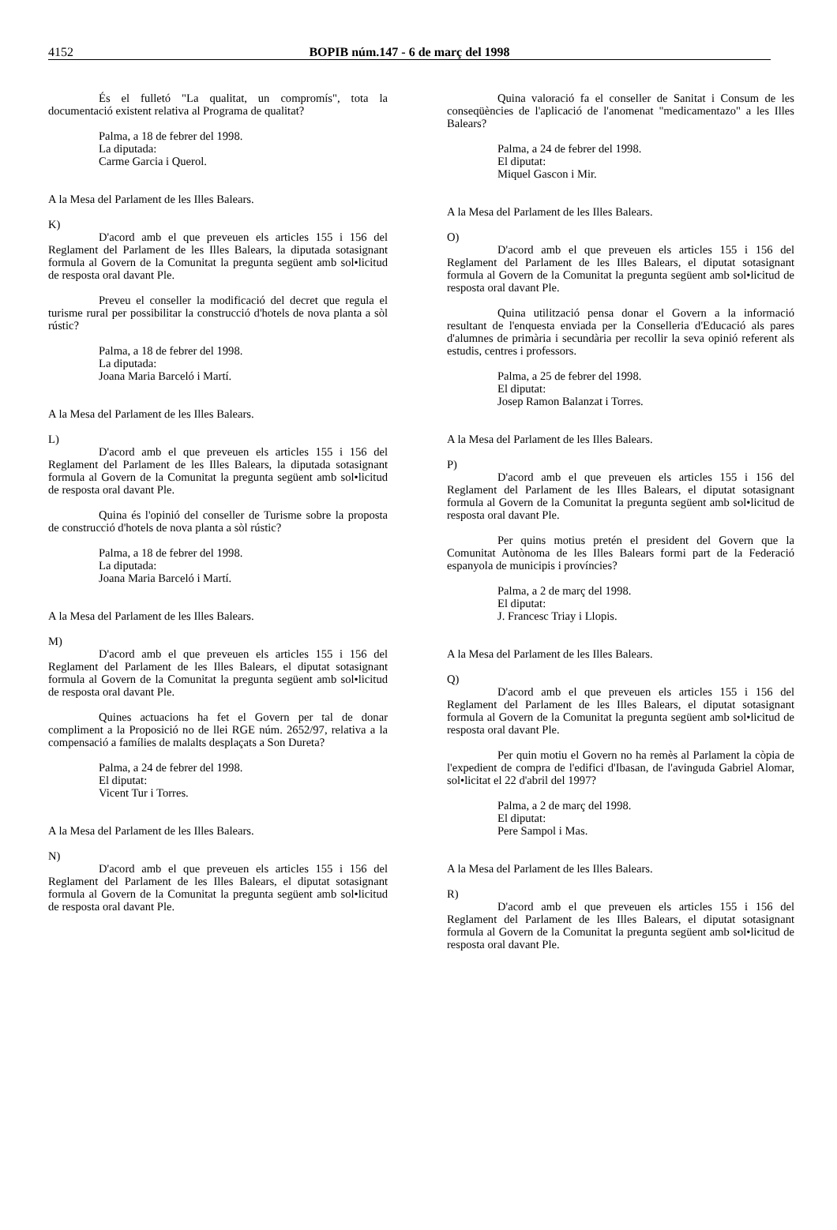4152 BOPIB núm.147 - 6 de març del 1998
És el fulletó "La qualitat, un compromís", tota la documentació existent relativa al Programa de qualitat?
Palma, a 18 de febrer del 1998.
La diputada:
Carme Garcia i Querol.
A la Mesa del Parlament de les Illes Balears.
K)
D'acord amb el que preveuen els articles 155 i 156 del Reglament del Parlament de les Illes Balears, la diputada sotasignant formula al Govern de la Comunitat la pregunta següent amb sol•licitud de resposta oral davant Ple.
Preveu el conseller la modificació del decret que regula el turisme rural per possibilitar la construcció d'hotels de nova planta a sòl rústic?
Palma, a 18 de febrer del 1998.
La diputada:
Joana Maria Barceló i Martí.
A la Mesa del Parlament de les Illes Balears.
L)
D'acord amb el que preveuen els articles 155 i 156 del Reglament del Parlament de les Illes Balears, la diputada sotasignant formula al Govern de la Comunitat la pregunta següent amb sol•licitud de resposta oral davant Ple.
Quina és l'opinió del conseller de Turisme sobre la proposta de construcció d'hotels de nova planta a sòl rústic?
Palma, a 18 de febrer del 1998.
La diputada:
Joana Maria Barceló i Martí.
A la Mesa del Parlament de les Illes Balears.
M)
D'acord amb el que preveuen els articles 155 i 156 del Reglament del Parlament de les Illes Balears, el diputat sotasignant formula al Govern de la Comunitat la pregunta següent amb sol•licitud de resposta oral davant Ple.
Quines actuacions ha fet el Govern per tal de donar compliment a la Proposició no de llei RGE núm. 2652/97, relativa a la compensació a famílies de malalts desplaçats a Son Dureta?
Palma, a 24 de febrer del 1998.
El diputat:
Vicent Tur i Torres.
A la Mesa del Parlament de les Illes Balears.
N)
D'acord amb el que preveuen els articles 155 i 156 del Reglament del Parlament de les Illes Balears, el diputat sotasignant formula al Govern de la Comunitat la pregunta següent amb sol•licitud de resposta oral davant Ple.
Quina valoració fa el conseller de Sanitat i Consum de les conseqüències de l'aplicació de l'anomenat "medicamentazo" a les Illes Balears?
Palma, a 24 de febrer del 1998.
El diputat:
Miquel Gascon i Mir.
A la Mesa del Parlament de les Illes Balears.
O)
D'acord amb el que preveuen els articles 155 i 156 del Reglament del Parlament de les Illes Balears, el diputat sotasignant formula al Govern de la Comunitat la pregunta següent amb sol•licitud de resposta oral davant Ple.
Quina utilització pensa donar el Govern a la informació resultant de l'enquesta enviada per la Conselleria d'Educació als pares d'alumnes de primària i secundària per recollir la seva opinió referent als estudis, centres i professors.
Palma, a 25 de febrer del 1998.
El diputat:
Josep Ramon Balanzat i Torres.
A la Mesa del Parlament de les Illes Balears.
P)
D'acord amb el que preveuen els articles 155 i 156 del Reglament del Parlament de les Illes Balears, el diputat sotasignant formula al Govern de la Comunitat la pregunta següent amb sol•licitud de resposta oral davant Ple.
Per quins motius pretén el president del Govern que la Comunitat Autònoma de les Illes Balears formi part de la Federació espanyola de municipis i províncies?
Palma, a 2 de març del 1998.
El diputat:
J. Francesc Triay i Llopis.
A la Mesa del Parlament de les Illes Balears.
Q)
D'acord amb el que preveuen els articles 155 i 156 del Reglament del Parlament de les Illes Balears, el diputat sotasignant formula al Govern de la Comunitat la pregunta següent amb sol•licitud de resposta oral davant Ple.
Per quin motiu el Govern no ha remès al Parlament la còpia de l'expedient de compra de l'edifici d'Ibasan, de l'avinguda Gabriel Alomar, sol•licitat el 22 d'abril del 1997?
Palma, a 2 de març del 1998.
El diputat:
Pere Sampol i Mas.
A la Mesa del Parlament de les Illes Balears.
R)
D'acord amb el que preveuen els articles 155 i 156 del Reglament del Parlament de les Illes Balears, el diputat sotasignant formula al Govern de la Comunitat la pregunta següent amb sol•licitud de resposta oral davant Ple.